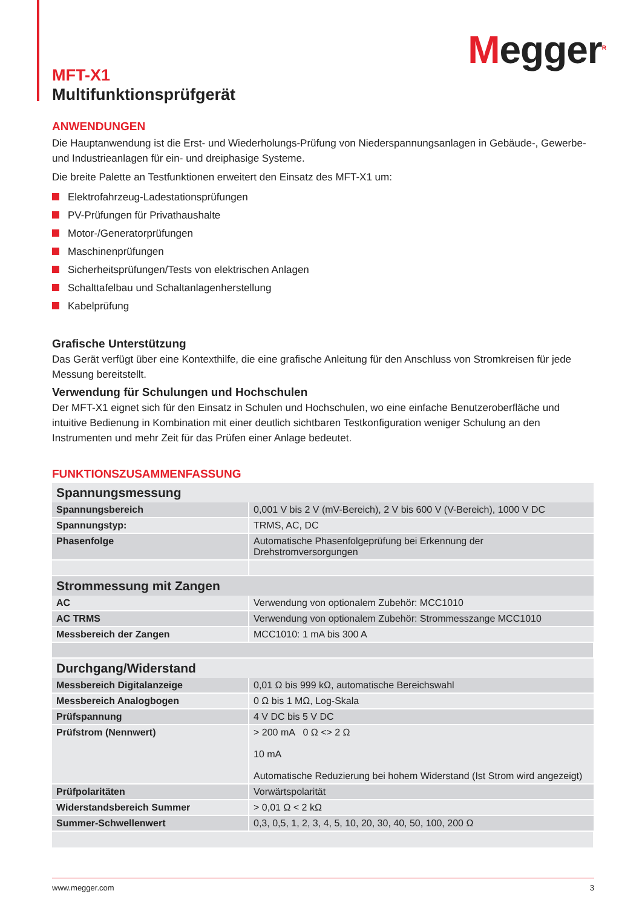Megger<sup>R</sup>
MFT-X1
Multifunktionsprüfgerät
ANWENDUNGEN
Die Hauptanwendung ist die Erst- und Wiederholungs-Prüfung von Niederspannungsanlagen in Gebäude-, Gewerbe- und Industrieanlagen für ein- und dreiphasige Systeme.
Die breite Palette an Testfunktionen erweitert den Einsatz des MFT-X1 um:
Elektrofahrzeug-Ladestationsprüfungen
PV-Prüfungen für Privathaushalte
Motor-/Generatorprüfungen
Maschinenprüfungen
Sicherheitsprüfungen/Tests von elektrischen Anlagen
Schalttafelbau und Schaltanlagenherstellung
Kabelprüfung
Grafische Unterstützung
Das Gerät verfügt über eine Kontexthilfe, die eine grafische Anleitung für den Anschluss von Stromkreisen für jede Messung bereitstellt.
Verwendung für Schulungen und Hochschulen
Der MFT-X1 eignet sich für den Einsatz in Schulen und Hochschulen, wo eine einfache Benutzeroberfläche und intuitive Bedienung in Kombination mit einer deutlich sichtbaren Testkonfiguration weniger Schulung an den Instrumenten und mehr Zeit für das Prüfen einer Anlage bedeutet.
FUNKTIONSZUSAMMENFASSUNG
| Spannungsmessung | |
| --- | --- |
| Spannungsbereich | 0,001 V bis 2 V (mV-Bereich), 2 V bis 600 V (V-Bereich), 1000 V DC |
| Spannungstyp: | TRMS, AC, DC |
| Phasenfolge | Automatische Phasenfolgeprüfung bei Erkennung der Drehstromversorgungen |
| Strommessung mit Zangen | |
| AC | Verwendung von optionalem Zubehör: MCC1010 |
| AC TRMS | Verwendung von optionalem Zubehör: Strommesszange MCC1010 |
| Messbereich der Zangen | MCC1010: 1 mA bis 300 A |
| Durchgang/Widerstand | |
| Messbereich Digitalanzeige | 0,01 Ω bis 999 kΩ, automatische Bereichswahl |
| Messbereich Analogbogen | 0 Ω bis 1 MΩ, Log-Skala |
| Prüfspannung | 4 V DC bis 5 V DC |
| Prüfstrom (Nennwert) | > 200 mA 0 Ω <> 2 Ω 10 mA Automatische Reduzierung bei hohem Widerstand (Ist Strom wird angezeigt) |
| Prüfpolaritäten | Vorwärtspolarität |
| Widerstandsbereich Summer | > 0,01 Ω < 2 kΩ |
| Summer-Schwellenwert | 0,3, 0,5, 1, 2, 3, 4, 5, 10, 20, 30, 40, 50, 100, 200 Ω |
www.megger.com 3